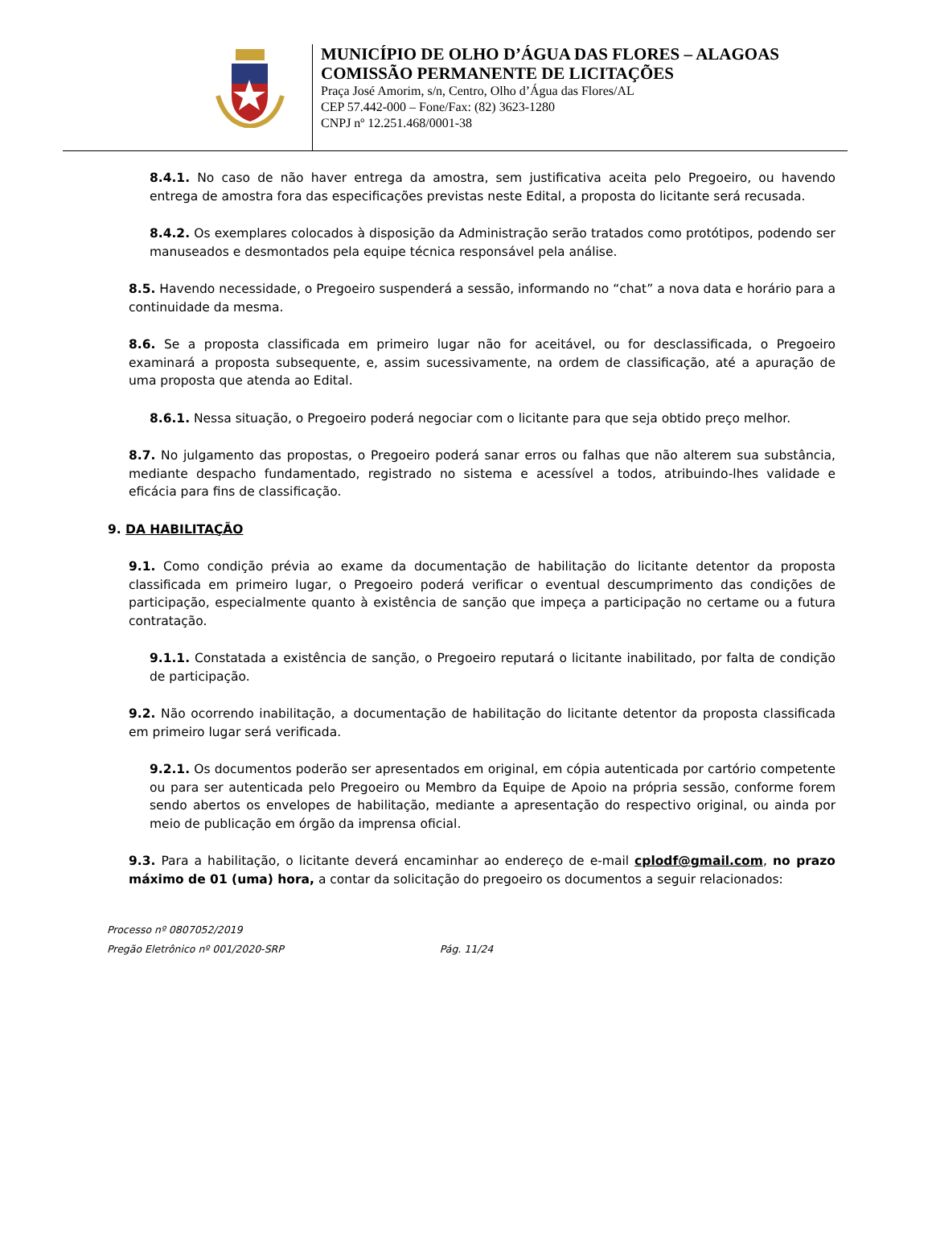MUNICÍPIO DE OLHO D’ÁGUA DAS FLORES – ALAGOAS
COMISSÃO PERMANENTE DE LICITAÇÕES
Praça José Amorim, s/n, Centro, Olho d’Água das Flores/AL
CEP 57.442-000 – Fone/Fax: (82) 3623-1280
CNPJ nº 12.251.468/0001-38
8.4.1. No caso de não haver entrega da amostra, sem justificativa aceita pelo Pregoeiro, ou havendo entrega de amostra fora das especificações previstas neste Edital, a proposta do licitante será recusada.
8.4.2. Os exemplares colocados à disposição da Administração serão tratados como protótipos, podendo ser manuseados e desmontados pela equipe técnica responsável pela análise.
8.5. Havendo necessidade, o Pregoeiro suspenderá a sessão, informando no “chat” a nova data e horário para a continuidade da mesma.
8.6. Se a proposta classificada em primeiro lugar não for aceitável, ou for desclassificada, o Pregoeiro examinará a proposta subsequente, e, assim sucessivamente, na ordem de classificação, até a apuração de uma proposta que atenda ao Edital.
8.6.1. Nessa situação, o Pregoeiro poderá negociar com o licitante para que seja obtido preço melhor.
8.7. No julgamento das propostas, o Pregoeiro poderá sanar erros ou falhas que não alterem sua substância, mediante despacho fundamentado, registrado no sistema e acessível a todos, atribuindo-lhes validade e eficácia para fins de classificação.
9. DA HABILITAÇÃO
9.1. Como condição prévia ao exame da documentação de habilitação do licitante detentor da proposta classificada em primeiro lugar, o Pregoeiro poderá verificar o eventual descumprimento das condições de participação, especialmente quanto à existência de sanção que impeça a participação no certame ou a futura contratação.
9.1.1. Constatada a existência de sanção, o Pregoeiro reputará o licitante inabilitado, por falta de condição de participação.
9.2. Não ocorrendo inabilitação, a documentação de habilitação do licitante detentor da proposta classificada em primeiro lugar será verificada.
9.2.1. Os documentos poderão ser apresentados em original, em cópia autenticada por cartório competente ou para ser autenticada pelo Pregoeiro ou Membro da Equipe de Apoio na própria sessão, conforme forem sendo abertos os envelopes de habilitação, mediante a apresentação do respectivo original, ou ainda por meio de publicação em órgão da imprensa oficial.
9.3. Para a habilitação, o licitante deverá encaminhar ao endereço de e-mail cplodf@gmail.com, no prazo máximo de 01 (uma) hora, a contar da solicitação do pregoeiro os documentos a seguir relacionados:
Processo nº 0807052/2019
Pregão Eletrônico nº 001/2020-SRP Pág. 11/24